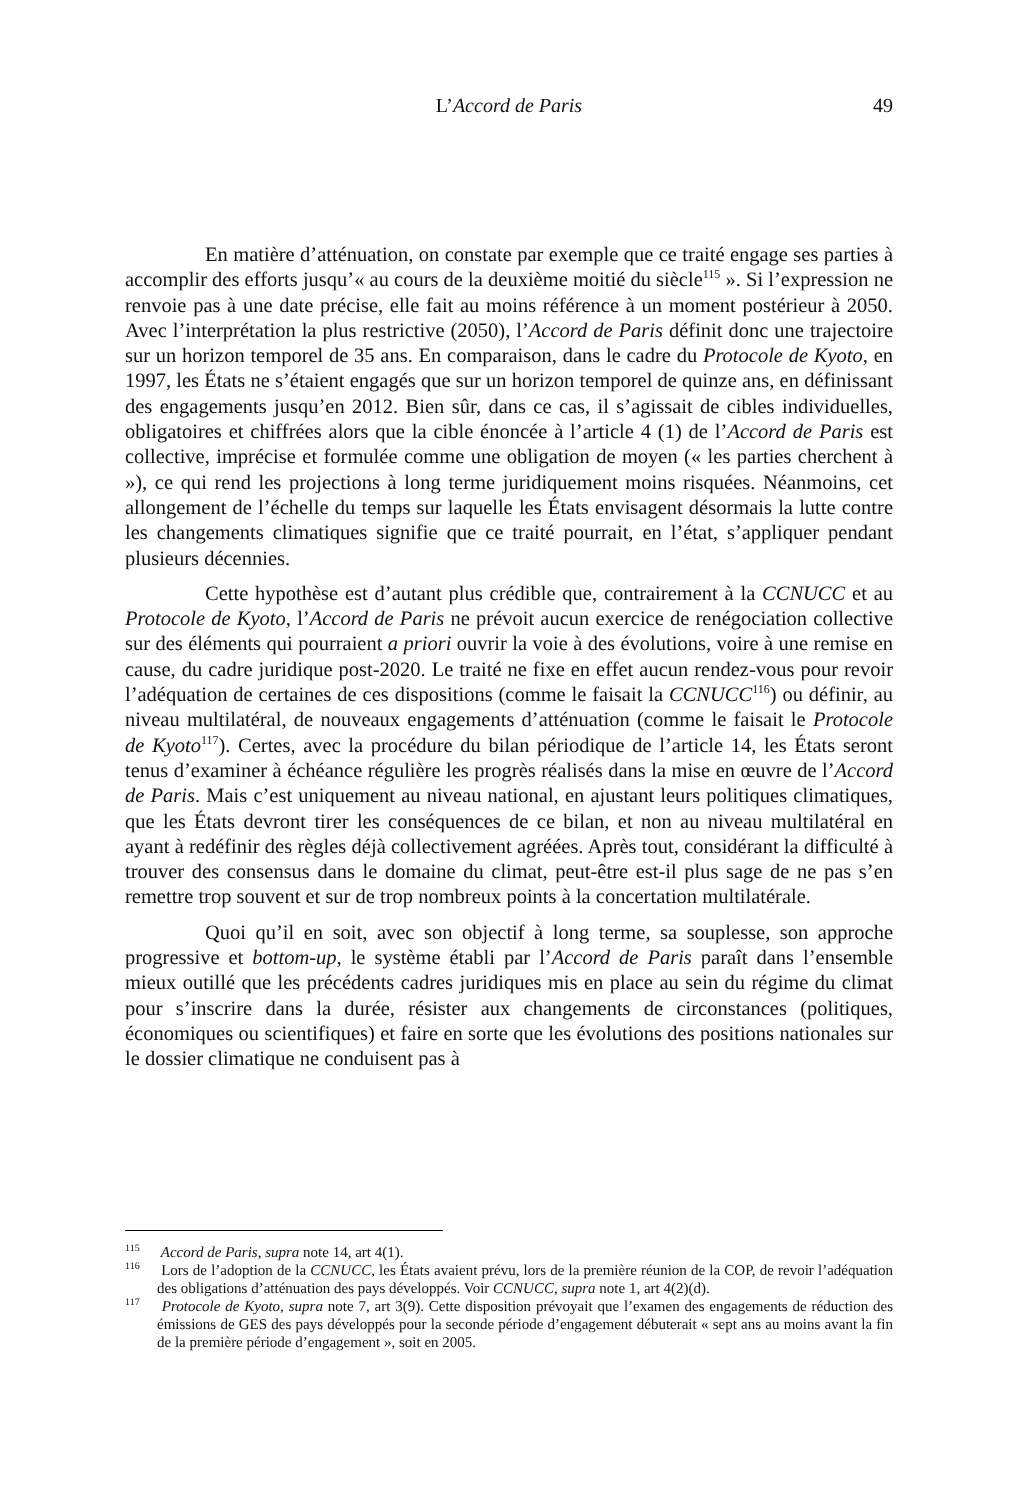L’Accord de Paris
49
En matière d’atténuation, on constate par exemple que ce traité engage ses parties à accomplir des efforts jusqu’« au cours de la deuxième moitié du siècle<sup>115</sup> ». Si l’expression ne renvoie pas à une date précise, elle fait au moins référence à un moment postérieur à 2050. Avec l’interprétation la plus restrictive (2050), l’Accord de Paris définit donc une trajectoire sur un horizon temporel de 35 ans. En comparaison, dans le cadre du Protocole de Kyoto, en 1997, les États ne s’étaient engagés que sur un horizon temporel de quinze ans, en définissant des engagements jusqu’en 2012. Bien sûr, dans ce cas, il s’agissait de cibles individuelles, obligatoires et chiffrées alors que la cible énoncée à l’article 4 (1) de l’Accord de Paris est collective, imprécise et formulée comme une obligation de moyen (« les parties cherchent à »), ce qui rend les projections à long terme juridiquement moins risquées. Néanmoins, cet allongement de l’échelle du temps sur laquelle les États envisagent désormais la lutte contre les changements climatiques signifie que ce traité pourrait, en l’état, s’appliquer pendant plusieurs décennies.
Cette hypothèse est d’autant plus crédible que, contrairement à la CCNUCC et au Protocole de Kyoto, l’Accord de Paris ne prévoit aucun exercice de renégociation collective sur des éléments qui pourraient a priori ouvrir la voie à des évolutions, voire à une remise en cause, du cadre juridique post-2020. Le traité ne fixe en effet aucun rendez-vous pour revoir l’adéquation de certaines de ces dispositions (comme le faisait la CCNUCC<sup>116</sup>) ou définir, au niveau multilatéral, de nouveaux engagements d’atténuation (comme le faisait le Protocole de Kyoto<sup>117</sup>). Certes, avec la procédure du bilan périodique de l’article 14, les États seront tenus d’examiner à échéance régulière les progrès réalisés dans la mise en œuvre de l’Accord de Paris. Mais c’est uniquement au niveau national, en ajustant leurs politiques climatiques, que les États devront tirer les conséquences de ce bilan, et non au niveau multilatéral en ayant à redéfinir des règles déjà collectivement agréées. Après tout, considérant la difficulté à trouver des consensus dans le domaine du climat, peut-être est-il plus sage de ne pas s’en remettre trop souvent et sur de trop nombreux points à la concertation multilatérale.
Quoi qu’il en soit, avec son objectif à long terme, sa souplesse, son approche progressive et bottom-up, le système établi par l’Accord de Paris paraît dans l’ensemble mieux outillé que les précédents cadres juridiques mis en place au sein du régime du climat pour s’inscrire dans la durée, résister aux changements de circonstances (politiques, économiques ou scientifiques) et faire en sorte que les évolutions des positions nationales sur le dossier climatique ne conduisent pas à
<sup>115</sup> Accord de Paris, supra note 14, art 4(1).
<sup>116</sup> Lors de l’adoption de la CCNUCC, les États avaient prévu, lors de la première réunion de la COP, de revoir l’adéquation des obligations d’atténuation des pays développés. Voir CCNUCC, supra note 1, art 4(2)(d).
<sup>117</sup> Protocole de Kyoto, supra note 7, art 3(9). Cette disposition prévoyait que l’examen des engagements de réduction des émissions de GES des pays développés pour la seconde période d’engagement débuterait « sept ans au moins avant la fin de la première période d’engagement », soit en 2005.